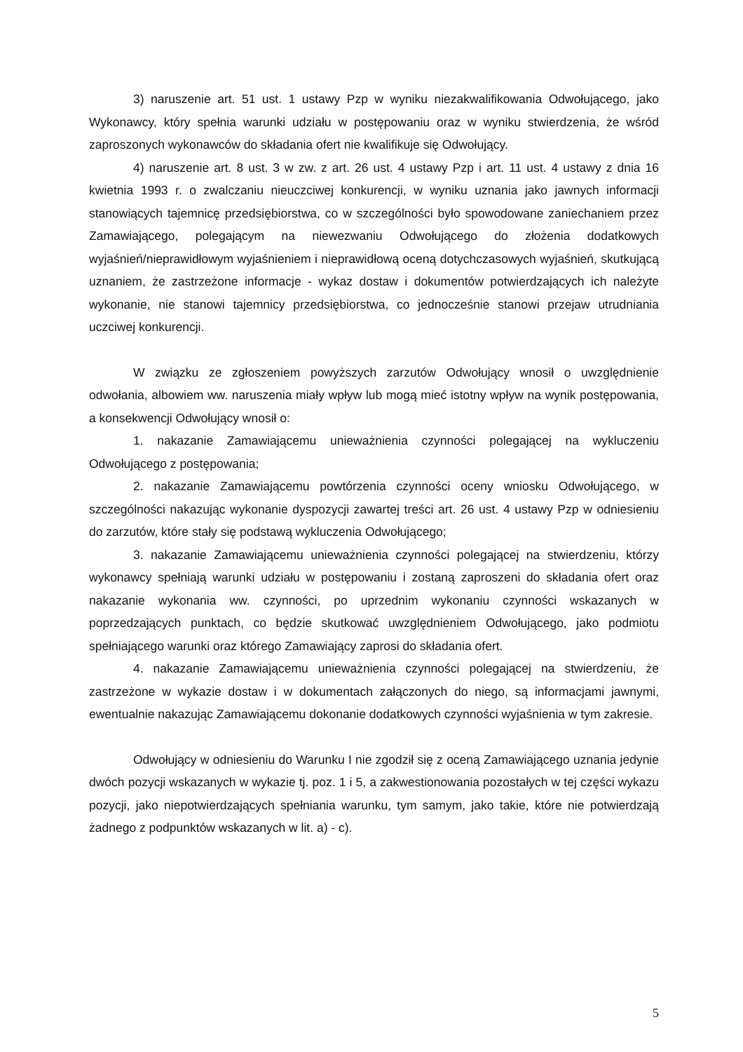3) naruszenie art. 51 ust. 1 ustawy Pzp w wyniku niezakwalifikowania Odwołującego, jako Wykonawcy, który spełnia warunki udziału w postępowaniu oraz w wyniku stwierdzenia, że wśród zaproszonych wykonawców do składania ofert nie kwalifikuje się Odwołujący.
4) naruszenie art. 8 ust. 3 w zw. z art. 26 ust. 4 ustawy Pzp i art. 11 ust. 4 ustawy z dnia 16 kwietnia 1993 r. o zwalczaniu nieuczciwej konkurencji, w wyniku uznania jako jawnych informacji stanowiących tajemnicę przedsiębiorstwa, co w szczególności było spowodowane zaniechaniem przez Zamawiającego, polegającym na niewezwaniu Odwołującego do złożenia dodatkowych wyjaśnień/nieprawidłowym wyjaśnieniem i nieprawidłową oceną dotychczasowych wyjaśnień, skutkującą uznaniem, że zastrzeżone informacje - wykaz dostaw i dokumentów potwierdzających ich należyte wykonanie, nie stanowi tajemnicy przedsiębiorstwa, co jednocześnie stanowi przejaw utrudniania uczciwej konkurencji.
W związku ze zgłoszeniem powyższych zarzutów Odwołujący wnosił o uwzględnienie odwołania, albowiem ww. naruszenia miały wpływ lub mogą mieć istotny wpływ na wynik postępowania, a konsekwencji Odwołujący wnosił o:
1. nakazanie Zamawiającemu unieważnienia czynności polegającej na wykluczeniu Odwołującego z postępowania;
2. nakazanie Zamawiającemu powtórzenia czynności oceny wniosku Odwołującego, w szczególności nakazując wykonanie dyspozycji zawartej treści art. 26 ust. 4 ustawy Pzp w odniesieniu do zarzutów, które stały się podstawą wykluczenia Odwołującego;
3. nakazanie Zamawiającemu unieważnienia czynności polegającej na stwierdzeniu, którzy wykonawcy spełniają warunki udziału w postępowaniu i zostaną zaproszeni do składania ofert oraz nakazanie wykonania ww. czynności, po uprzednim wykonaniu czynności wskazanych w poprzedzających punktach, co będzie skutkować uwzględnieniem Odwołującego, jako podmiotu spełniającego warunki oraz którego Zamawiający zaprosi do składania ofert.
4. nakazanie Zamawiającemu unieważnienia czynności polegającej na stwierdzeniu, że zastrzeżone w wykazie dostaw i w dokumentach załączonych do niego, są informacjami jawnymi, ewentualnie nakazując Zamawiającemu dokonanie dodatkowych czynności wyjaśnienia w tym zakresie.
Odwołujący w odniesieniu do Warunku I nie zgodził się z oceną Zamawiającego uznania jedynie dwóch pozycji wskazanych w wykazie tj. poz. 1 i 5, a zakwestionowania pozostałych w tej części wykazu pozycji, jako niepotwierdzających spełniania warunku, tym samym, jako takie, które nie potwierdzają żadnego z podpunktów wskazanych w lit. a) - c).
5